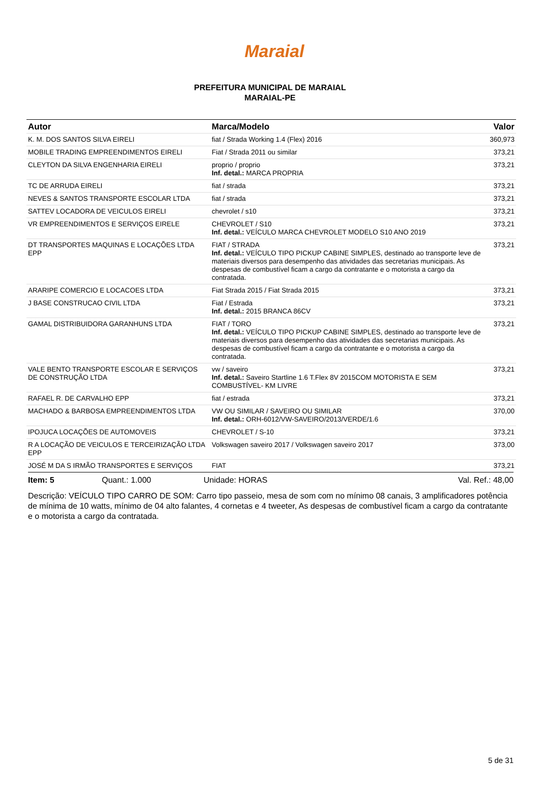Maraial
PREFEITURA MUNICIPAL DE MARAIAL
MARAIAL-PE
| Autor | Marca/Modelo | Valor |
| --- | --- | --- |
| K. M. DOS SANTOS SILVA EIRELI | fiat / Strada Working 1.4 (Flex) 2016 | 360,973 |
| MOBILE TRADING EMPREENDIMENTOS EIRELI | Fiat / Strada 2011 ou similar | 373,21 |
| CLEYTON DA SILVA ENGENHARIA EIRELI | proprio / proprio Inf. detal.: MARCA PROPRIA | 373,21 |
| TC DE ARRUDA EIRELI | fiat / strada | 373,21 |
| NEVES & SANTOS TRANSPORTE ESCOLAR LTDA | fiat / strada | 373,21 |
| SATTEV LOCADORA DE VEICULOS EIRELI | chevrolet / s10 | 373,21 |
| VR EMPREENDIMENTOS E SERVIÇOS EIRELE | CHEVROLET / S10 Inf. detal.: VEÍCULO MARCA CHEVROLET MODELO S10 ANO 2019 | 373,21 |
| DT TRANSPORTES MAQUINAS E LOCAÇÕES LTDA EPP | FIAT / STRADA Inf. detal.: VEÍCULO TIPO PICKUP CABINE SIMPLES, destinado ao transporte leve de materiais diversos para desempenho das atividades das secretarias municipais. As despesas de combustível ficam a cargo da contratante e o motorista a cargo da contratada. | 373,21 |
| ARARIPE COMERCIO E LOCACOES LTDA | Fiat Strada 2015 / Fiat Strada 2015 | 373,21 |
| J BASE CONSTRUCAO CIVIL LTDA | Fiat / Estrada Inf. detal.: 2015 BRANCA 86CV | 373,21 |
| GAMAL DISTRIBUIDORA GARANHUNS LTDA | FIAT / TORO Inf. detal.: VEÍCULO TIPO PICKUP CABINE SIMPLES, destinado ao transporte leve de materiais diversos para desempenho das atividades das secretarias municipais. As despesas de combustível ficam a cargo da contratante e o motorista a cargo da contratada. | 373,21 |
| VALE BENTO TRANSPORTE ESCOLAR E SERVIÇOS DE CONSTRUÇÃO LTDA | vw / saveiro Inf. detal.: Saveiro Startline 1.6 T.Flex 8V 2015COM MOTORISTA E SEM COMBUSTÍVEL- KM LIVRE | 373,21 |
| RAFAEL R. DE CARVALHO EPP | fiat / estrada | 373,21 |
| MACHADO & BARBOSA EMPREENDIMENTOS LTDA | VW OU SIMILAR / SAVEIRO OU SIMILAR Inf. detal.: ORH-6012/VW-SAVEIRO/2013/VERDE/1.6 | 370,00 |
| IPOJUCA LOCAÇÕES DE AUTOMOVEIS | CHEVROLET / S-10 | 373,21 |
| R A LOCAÇÃO DE VEICULOS E TERCEIRIZAÇÃO LTDA EPP | Volkswagen saveiro 2017 / Volkswagen saveiro 2017 | 373,00 |
| JOSÉ M DA S IRMÃO TRANSPORTES E SERVIÇOS | FIAT | 373,21 |
Item: 5 Quant.: 1.000 Unidade: HORAS Val. Ref.: 48,00
Descrição: VEÍCULO TIPO CARRO DE SOM: Carro tipo passeio, mesa de som com no mínimo 08 canais, 3 amplificadores potência de mínima de 10 watts, mínimo de 04 alto falantes, 4 cornetas e 4 tweeter, As despesas de combustível ficam a cargo da contratante e o motorista a cargo da contratada.
5 de 31